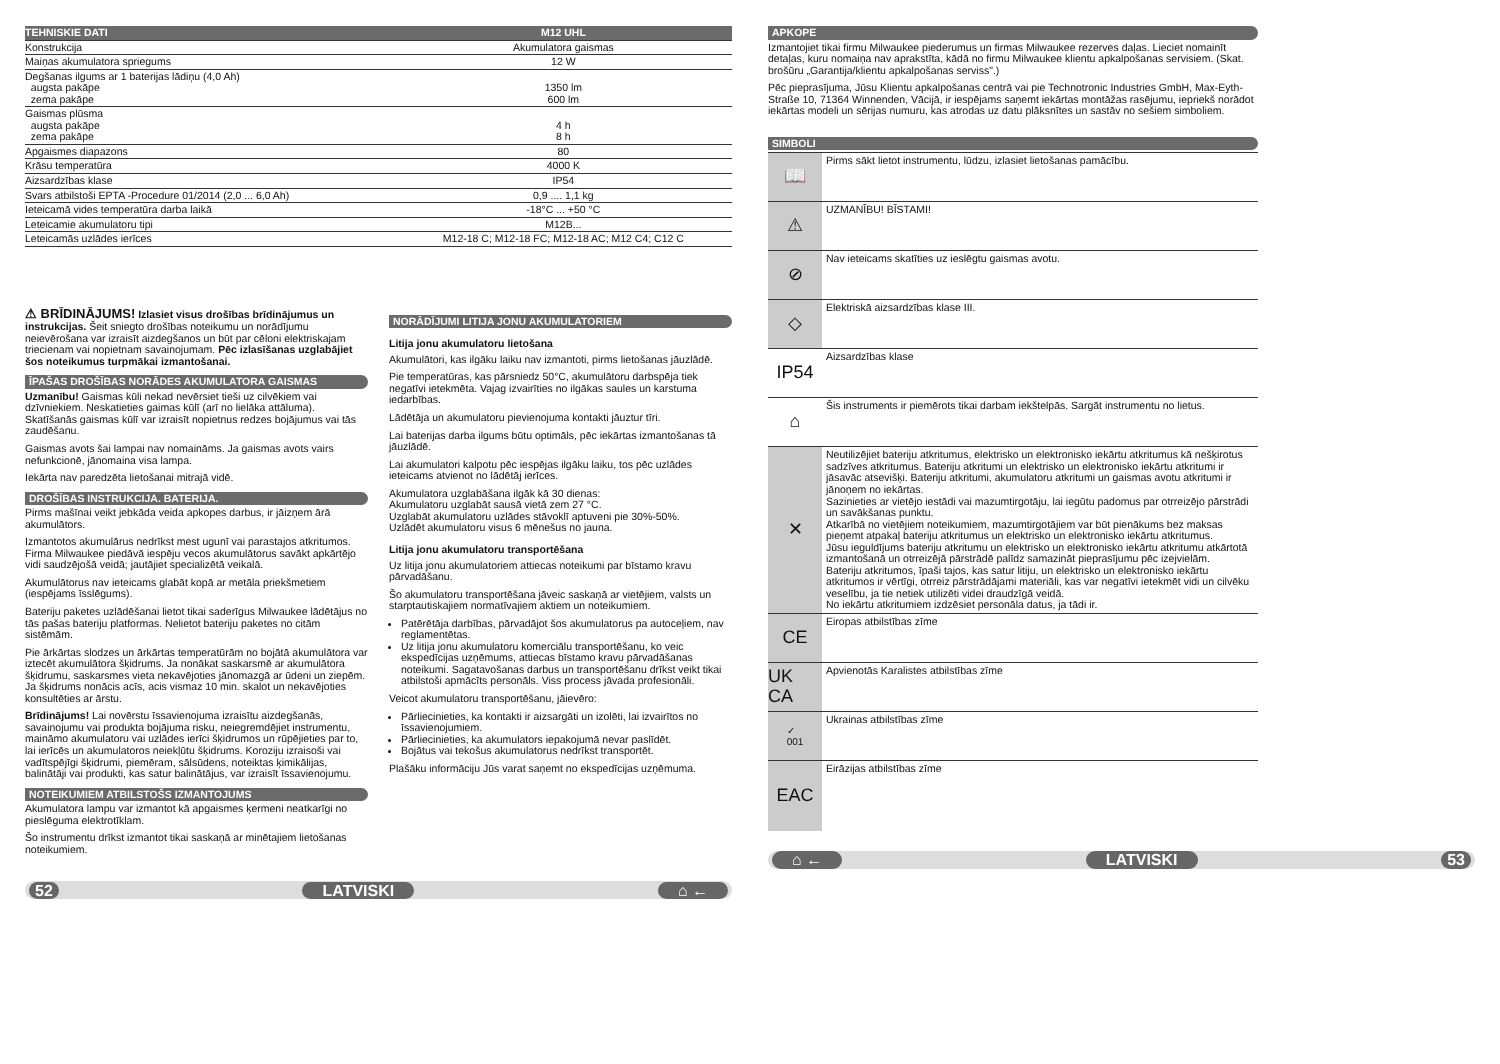| TEHNISKIE DATI | M12 UHL |
| --- | --- |
| Konstrukcija | Akumulatora gaismas |
| Maiņas akumulatora spriegums | 12 W |
| Degšanas ilgums ar 1 baterijas lādiņu (4,0 Ah) augsta pakāpe zema pakāpe | 1350 lm 600 lm |
| Gaismas plūsma augsta pakāpe zema pakāpe | 4 h 8 h |
| Apgaismes diapazons | 80 |
| Krāsu temperatūra | 4000 K |
| Aizsardzības klase | IP54 |
| Svars atbilstoši EPTA -Procedure 01/2014 (2,0 ... 6,0 Ah) | 0,9 .... 1,1 kg |
| Ieteicamā vides temperatūra darba laikā | -18°C ... +50 °C |
| Leteicamie akumulatoru tipi | M12B... |
| Leteicamās uzlādes ierīces | M12-18 C; M12-18 FC; M12-18 AC; M12 C4; C12 C |
⚠ BRĪDINĀJUMS! Izlasiet visus drošības brīdinājumus un instrukcijas. Šeit sniegto drošības noteikumu un norādījumu neievērošana var izraisīt aizdegšanos un būt par cēloni elektriskajam triecienam vai nopietnam savainojumam. Pēc izlasīšanas uzglabājiet šos noteikumus turpmākai izmantošanai.
ĪPAŠAS DROŠĪBAS NORĀDES AKUMULATORA GAISMAS
Uzmanību! Gaismas kūli nekad nevērsiet tieši uz cilvēkiem vai dzīvniekiem. Neskatieties gaimas kūlī (arī no lielāka attāluma). Skatīšanās gaismas kūlī var izraisīt nopietnus redzes bojājumus vai tās zaudēšanu.
Gaismas avots šai lampai nav nomaināms. Ja gaismas avots vairs nefunkcionē, jānomaina visa lampa.
Iekārta nav paredzēta lietošanai mitrajā vidē.
DROŠĪBAS INSTRUKCIJA. BATERIJA.
Pirms mašīnai veikt jebkāda veida apkopes darbus, ir jāizņem ārā akumulātors.
Izmantotos akumulārus nedrīkst mest ugunī vai parastajos atkritumos. Firma Milwaukee piedāvā iespēju vecos akumulātorus savākt apkārtējo vidi saudzējošā veidā; jautājiet specializētā veikalā.
Akumulātorus nav ieteicams glabāt kopā ar metāla priekšmetiem (iespējams īsslēgums).
Bateriju paketes uzlādēšanai lietot tikai saderīgus Milwaukee lādētājus no tās pašas bateriju platformas. Nelietot bateriju paketes no citām sistēmām.
Pie ārkārtas slodzes un ārkārtas temperatūrām no bojātā akumulātora var iztecēt akumulātora šķidrums. Ja nonākat saskarsmē ar akumulātora šķidrumu, saskarsmes vieta nekavējoties jānomazgā ar ūdeni un ziepēm. Ja šķidrums nonācis acīs, acis vismaz 10 min. skalot un nekavējoties konsultēties ar ārstu.
Brīdinājums! Lai novērstu īssavienojuma izraisītu aizdegšanās, savainojumu vai produkta bojājuma risku, neiegremdējiet instrumentu, maināmo akumulatoru vai uzlādes ierīci šķidrumos un rūpējieties par to, lai ierīcēs un akumulatoros neiekļūtu šķidrums. Koroziju izraisoši vai vadītspējīgi šķidrumi, piemēram, sālsūdens, noteiktas ķimikālijas, balinātāji vai produkti, kas satur balinātājus, var izraisīt īssavienojumu.
NOTEIKUMIEM ATBILSTOŠS IZMANTOJUMS
Akumulatora lampu var izmantot kā apgaismes ķermeni neatkarīgi no pieslēguma elektrotīklam.
Šo instrumentu drīkst izmantot tikai saskaņā ar minētajiem lietošanas noteikumiem.
NORĀDĪJUMI LITIJA JONU AKUMULATORIEM
Litija jonu akumulatoru lietošana
Akumulātori, kas ilgāku laiku nav izmantoti, pirms lietošanas jāuzlādē.
Pie temperatūras, kas pārsniedz 50°C, akumulātoru darbspēja tiek negatīvi ietekmēta. Vajag izvairīties no ilgākas saules un karstuma iedarbības.
Lādētāja un akumulatoru pievienojuma kontakti jāuztur tīri.
Lai baterijas darba ilgums būtu optimāls, pēc iekārtas izmantošanas tā jāuzlādē.
Lai akumulatori kalpotu pēc iespējas ilgāku laiku, tos pēc uzlādes ieteicams atvienot no lādētāj ierīces.
Akumulatora uzglabāšana ilgāk kā 30 dienas:
Akumulatoru uzglabāt sausā vietā zem 27 °C.
Uzglabāt akumulatoru uzlādes stāvoklī aptuveni pie 30%-50%.
Uzlādēt akumulatoru visus 6 mēnešus no jauna.
Litija jonu akumulatoru transportēšana
Uz litija jonu akumulatoriem attiecas noteikumi par bīstamo kravu pārvadāšanu.
Šo akumulatoru transportēšana jāveic saskaņā ar vietējiem, valsts un starptautiskajiem normatīvajiem aktiem un noteikumiem.
Patērētāja darbības, pārvadājot šos akumulatorus pa autoceļiem, nav reglamentētas.
Uz litija jonu akumulatoru komerciālu transportēšanu, ko veic ekspedīcijas uzņēmums, attiecas bīstamo kravu pārvadāšanas noteikumi. Sagatavošanas darbus un transportēšanu drīkst veikt tikai atbilstoši apmācīts personāls. Viss process jāvada profesionāli.
Veicot akumulatoru transportēšanu, jāievēro:
Pārliecinieties, ka kontakti ir aizsargāti un izolēti, lai izvairītos no īssavienojumiem.
Pārliecinieties, ka akumulators iepakojumā nevar paslīdēt.
Bojātus vai tekošus akumulatorus nedrīkst transportēt.
Plašāku informāciju Jūs varat saņemt no ekspedīcijas uzņēmuma.
52 LATVISKI ⌂ ←
APKOPE
Izmantojiet tikai firmu Milwaukee piederumus un firmas Milwaukee rezerves daļas. Lieciet nomainīt detaļas, kuru nomaiņa nav aprakstīta, kādā no firmu Milwaukee klientu apkalpošanas servisiem. (Skat. brošūru „Garantija/klientu apkalpošanas serviss".)
Pēc pieprasījuma, Jūsu Klientu apkalpošanas centrā vai pie Technotronic Industries GmbH, Max-Eyth-Straße 10, 71364 Winnenden, Vācijā, ir iespējams saņemt iekārtas montāžas rasējumu, iepriekš norādot iekārtas modeli un sērijas numuru, kas atrodas uz datu plāksnītes un sastāv no sešiem simboliem.
SIMBOLI
📖
Pirms sākt lietot instrumentu, lūdzu, izlasiet lietošanas pamācību.
⚠
UZMANĪBU! BĪSTAMI!
⊘
Nav ieteicams skatīties uz ieslēgtu gaismas avotu.
◇
Elektriskā aizsardzības klase III.
IP54
Aizsardzības klase
⌂
Šis instruments ir piemērots tikai darbam iekštelpās. Sargāt instrumentu no lietus.
✕
Neutilizējiet bateriju atkritumus, elektrisko un elektronisko iekārtu atkritumus kā nešķirotus sadzīves atkritumus. Bateriju atkritumi un elektrisko un elektronisko iekārtu atkritumi ir jāsavāc atsevišķi. Bateriju atkritumi, akumulatoru atkritumi un gaismas avotu atkritumi ir jānoņem no iekārtas.
Sazinieties ar vietējo iestādi vai mazumtirgotāju, lai iegūtu padomus par otrreizējo pārstrādi un savākšanas punktu.
Atkarībā no vietējiem noteikumiem, mazumtirgotājiem var būt pienākums bez maksas pieņemt atpakaļ bateriju atkritumus un elektrisko un elektronisko iekārtu atkritumus.
Jūsu ieguldījums bateriju atkritumu un elektrisko un elektronisko iekārtu atkritumu atkārtotā izmantošanā un otrreizējā pārstrādē palīdz samazināt pieprasījumu pēc izejvielām.
Bateriju atkritumos, īpaši tajos, kas satur litiju, un elektrisko un elektronisko iekārtu atkritumos ir vērtīgi, otrreiz pārstrādājami materiāli, kas var negatīvi ietekmēt vidi un cilvēku veselību, ja tie netiek utilizēti videi draudzīgā veidā.
No iekārtu atkritumiem izdzēsiet personāla datus, ja tādi ir.
CE
Eiropas atbilstības zīme
UK CA
Apvienotās Karalistes atbilstības zīme
✓
001
Ukrainas atbilstības zīme
EAC
Eirāzijas atbilstības zīme
⌂ ← LATVISKI 53